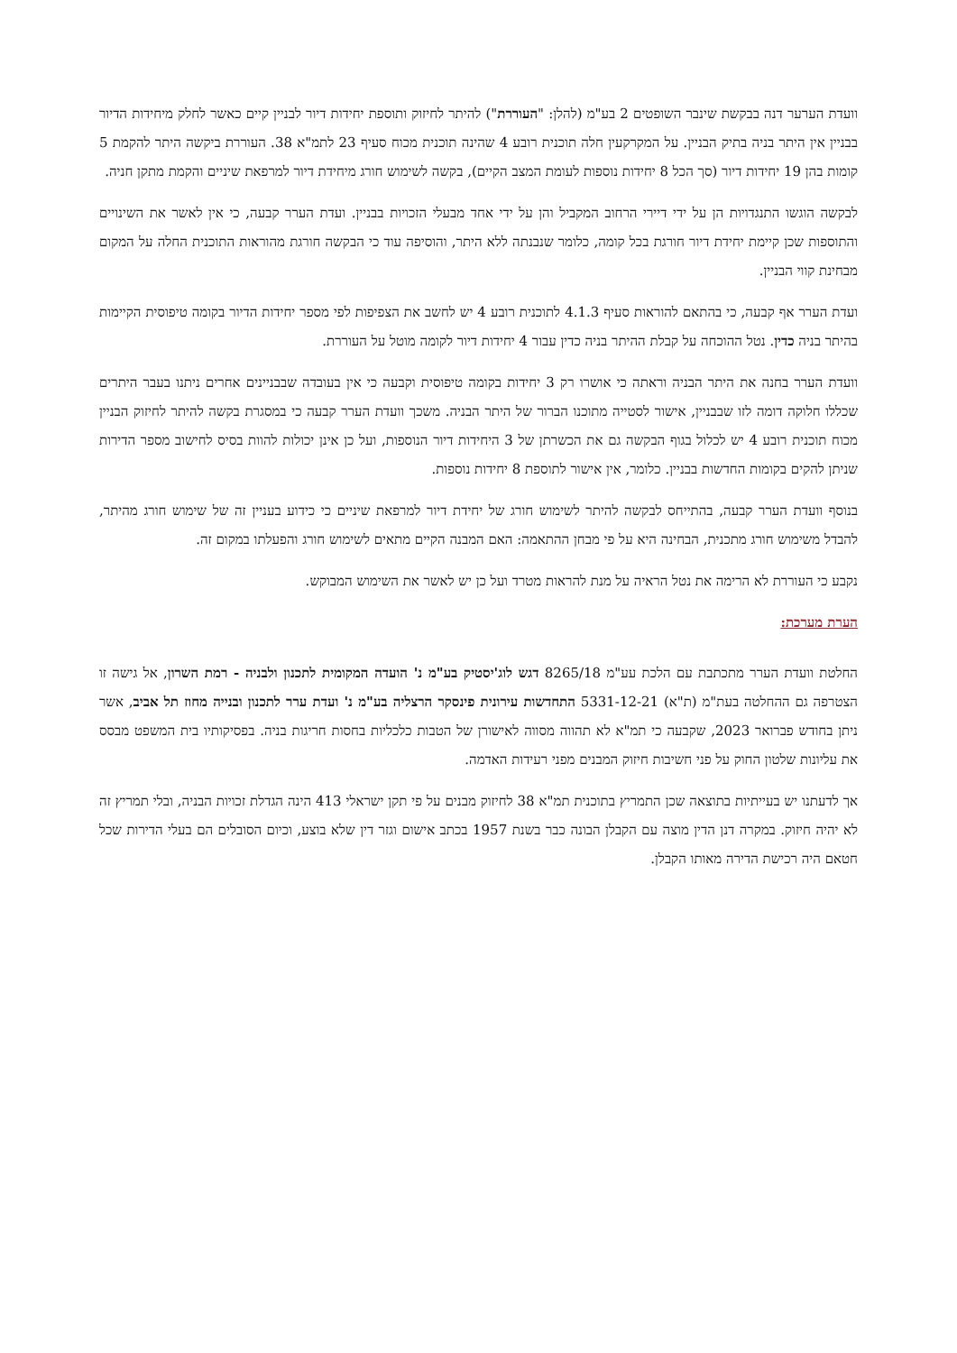וועדת הערער דנה בבקשת שינבר השופטים 2 בע"מ (להלן: "העוררת") להיתר לחיזוק ותוספת יחידות דיור לבניין קיים כאשר לחלק מיחידות הדיור בבניין אין היתר בניה בתיק הבניין. על המקרקעין חלה תוכנית רובע 4 שהינה תוכנית מכוח סעיף 23 לתמ"א 38. העוררת ביקשה היתר להקמת 5 קומות בהן 19 יחידות דיור (סך הכל 8 יחידות נוספות לעומת המצב הקיים), בקשה לשימוש חורג מיחידת דיור למרפאת שיניים והקמת מתקן חניה.
לבקשה הוגשו התנגדויות הן על ידי דיירי הרחוב המקביל והן על ידי אחד מבעלי הזכויות בבניין. ועדת הערר קבעה, כי אין לאשר את השינויים והתוספות שכן קיימת יחידת דיור חורגת בכל קומה, כלומר שנבנתה ללא היתר, והוסיפה עוד כי הבקשה חורגת מהוראות התוכנית החלה על המקום מבחינת קווי הבניין.
ועדת הערר אף קבעה, כי בהתאם להוראות סעיף 4.1.3 לתוכנית רובע 4 יש לחשב את הצפיפות לפי מספר יחידות הדיור בקומה טיפוסית הקיימות בהיתר בניה כדין. נטל ההוכחה על קבלת ההיתר בניה כדין עבור 4 יחידות דיור לקומה מוטל על העוררת.
וועדת הערר בחנה את היתר הבניה וראתה כי אושרו רק 3 יחידות בקומה טיפוסית וקבעה כי אין בעובדה שבבניינים אחרים ניתנו בעבר היתרים שכללו חלוקה דומה לזו שבבניין, אישור לסטייה מתוכנו הברור של היתר הבניה. משכך וועדת הערר קבעה כי במסגרת בקשה להיתר לחיזוק הבניין מכוח תוכנית רובע 4 יש לכלול בגוף הבקשה גם את הכשרתן של 3 היחידות דיור הנוספות, ועל כן אינן יכולות להוות בסיס לחישוב מספר הדירות שניתן להקים בקומות החדשות בבניין. כלומר, אין אישור לתוספת 8 יחידות נוספות.
בנוסף וועדת הערר קבעה, בהתייחס לבקשה להיתר לשימוש חורג של יחידת דיור למרפאת שיניים כי כידוע בעניין זה של שימוש חורג מהיתר, להבדל משימוש חורג מתכנית, הבחינה היא על פי מבחן ההתאמה: האם המבנה הקיים מתאים לשימוש חורג והפעלתו במקום זה.
נקבע כי העוררת לא הרימה את נטל הראיה על מנת להראות מטרד ועל כן יש לאשר את השימוש המבוקש.
הערת מערכת:
החלטת וועדת הערר מתכתבת עם הלכת עע"מ 8265/18 דגש לוג'יסטיק בע"מ נ' הועדה המקומית לתכנון ולבניה - רמת השרון, אל גישה זו הצטרפה גם ההחלטה בעת"מ (ת"א) 5331-12-21 התחדשות עירונית פינסקר הרצליה בע"מ נ' ועדת ערר לתכנון ובנייה מחוז תל אביב, אשר ניתן בחודש פברואר 2023, שקבעה כי תמ"א לא תהווה מסווה לאישורן של הטבות כלכליות בחסות חריגות בניה. בפסיקותיו בית המשפט מבסס את עליונות שלטון החוק על פני חשיבות חיזוק המבנים מפני רעידות האדמה.
אך לדעתנו יש בעייתיות בתוצאה שכן התמריץ בתוכנית תמ"א 38 לחיזוק מבנים על פי תקן ישראלי 413 הינה הגדלת זכויות הבניה, ובלי תמריץ זה לא יהיה חיזוק. במקרה דנן הדין מוצה עם הקבלן הבונה כבר בשנת 1957 בכתב אישום וגזר דין שלא בוצע, וכיום הסובלים הם בעלי הדירות שכל חטאם היה רכישת הדירה מאותו הקבלן.